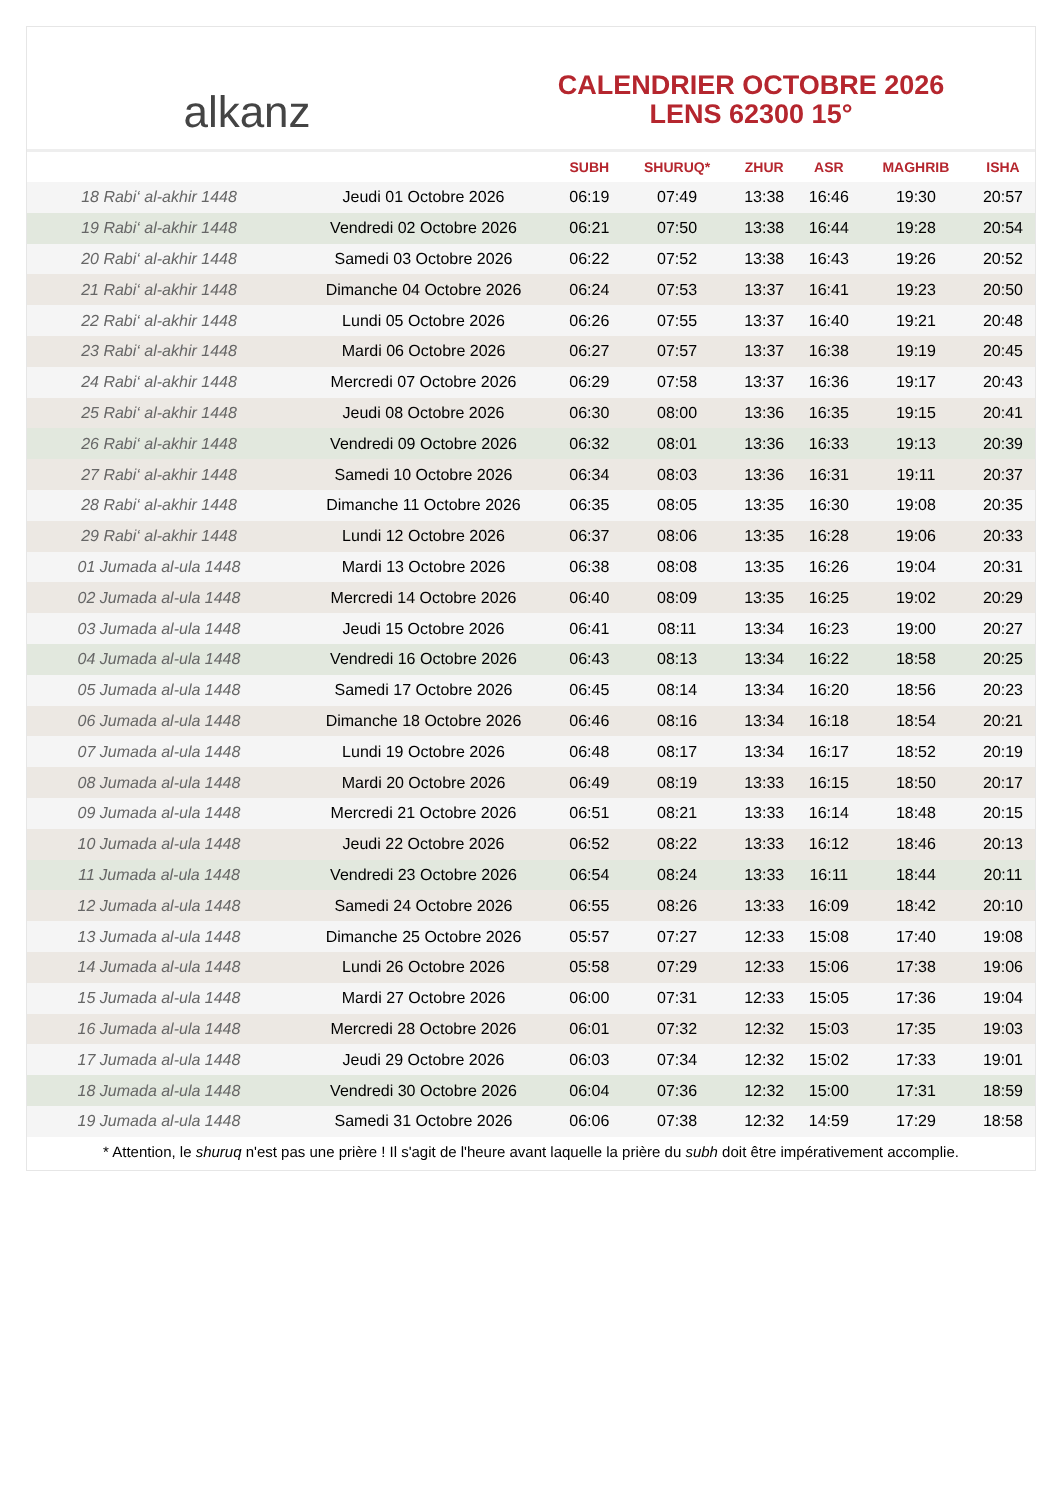alkanz
CALENDRIER OCTOBRE 2026
LENS 62300 15°
| | | SUBH | SHURUQ* | ZHUR | ASR | MAGHRIB | ISHA |
| --- | --- | --- | --- | --- | --- | --- | --- |
| 18 Rabi‘ al-akhir 1448 | Jeudi 01 Octobre 2026 | 06:19 | 07:49 | 13:38 | 16:46 | 19:30 | 20:57 |
| 19 Rabi‘ al-akhir 1448 | Vendredi 02 Octobre 2026 | 06:21 | 07:50 | 13:38 | 16:44 | 19:28 | 20:54 |
| 20 Rabi‘ al-akhir 1448 | Samedi 03 Octobre 2026 | 06:22 | 07:52 | 13:38 | 16:43 | 19:26 | 20:52 |
| 21 Rabi‘ al-akhir 1448 | Dimanche 04 Octobre 2026 | 06:24 | 07:53 | 13:37 | 16:41 | 19:23 | 20:50 |
| 22 Rabi‘ al-akhir 1448 | Lundi 05 Octobre 2026 | 06:26 | 07:55 | 13:37 | 16:40 | 19:21 | 20:48 |
| 23 Rabi‘ al-akhir 1448 | Mardi 06 Octobre 2026 | 06:27 | 07:57 | 13:37 | 16:38 | 19:19 | 20:45 |
| 24 Rabi‘ al-akhir 1448 | Mercredi 07 Octobre 2026 | 06:29 | 07:58 | 13:37 | 16:36 | 19:17 | 20:43 |
| 25 Rabi‘ al-akhir 1448 | Jeudi 08 Octobre 2026 | 06:30 | 08:00 | 13:36 | 16:35 | 19:15 | 20:41 |
| 26 Rabi‘ al-akhir 1448 | Vendredi 09 Octobre 2026 | 06:32 | 08:01 | 13:36 | 16:33 | 19:13 | 20:39 |
| 27 Rabi‘ al-akhir 1448 | Samedi 10 Octobre 2026 | 06:34 | 08:03 | 13:36 | 16:31 | 19:11 | 20:37 |
| 28 Rabi‘ al-akhir 1448 | Dimanche 11 Octobre 2026 | 06:35 | 08:05 | 13:35 | 16:30 | 19:08 | 20:35 |
| 29 Rabi‘ al-akhir 1448 | Lundi 12 Octobre 2026 | 06:37 | 08:06 | 13:35 | 16:28 | 19:06 | 20:33 |
| 01 Jumada al-ula 1448 | Mardi 13 Octobre 2026 | 06:38 | 08:08 | 13:35 | 16:26 | 19:04 | 20:31 |
| 02 Jumada al-ula 1448 | Mercredi 14 Octobre 2026 | 06:40 | 08:09 | 13:35 | 16:25 | 19:02 | 20:29 |
| 03 Jumada al-ula 1448 | Jeudi 15 Octobre 2026 | 06:41 | 08:11 | 13:34 | 16:23 | 19:00 | 20:27 |
| 04 Jumada al-ula 1448 | Vendredi 16 Octobre 2026 | 06:43 | 08:13 | 13:34 | 16:22 | 18:58 | 20:25 |
| 05 Jumada al-ula 1448 | Samedi 17 Octobre 2026 | 06:45 | 08:14 | 13:34 | 16:20 | 18:56 | 20:23 |
| 06 Jumada al-ula 1448 | Dimanche 18 Octobre 2026 | 06:46 | 08:16 | 13:34 | 16:18 | 18:54 | 20:21 |
| 07 Jumada al-ula 1448 | Lundi 19 Octobre 2026 | 06:48 | 08:17 | 13:34 | 16:17 | 18:52 | 20:19 |
| 08 Jumada al-ula 1448 | Mardi 20 Octobre 2026 | 06:49 | 08:19 | 13:33 | 16:15 | 18:50 | 20:17 |
| 09 Jumada al-ula 1448 | Mercredi 21 Octobre 2026 | 06:51 | 08:21 | 13:33 | 16:14 | 18:48 | 20:15 |
| 10 Jumada al-ula 1448 | Jeudi 22 Octobre 2026 | 06:52 | 08:22 | 13:33 | 16:12 | 18:46 | 20:13 |
| 11 Jumada al-ula 1448 | Vendredi 23 Octobre 2026 | 06:54 | 08:24 | 13:33 | 16:11 | 18:44 | 20:11 |
| 12 Jumada al-ula 1448 | Samedi 24 Octobre 2026 | 06:55 | 08:26 | 13:33 | 16:09 | 18:42 | 20:10 |
| 13 Jumada al-ula 1448 | Dimanche 25 Octobre 2026 | 05:57 | 07:27 | 12:33 | 15:08 | 17:40 | 19:08 |
| 14 Jumada al-ula 1448 | Lundi 26 Octobre 2026 | 05:58 | 07:29 | 12:33 | 15:06 | 17:38 | 19:06 |
| 15 Jumada al-ula 1448 | Mardi 27 Octobre 2026 | 06:00 | 07:31 | 12:33 | 15:05 | 17:36 | 19:04 |
| 16 Jumada al-ula 1448 | Mercredi 28 Octobre 2026 | 06:01 | 07:32 | 12:32 | 15:03 | 17:35 | 19:03 |
| 17 Jumada al-ula 1448 | Jeudi 29 Octobre 2026 | 06:03 | 07:34 | 12:32 | 15:02 | 17:33 | 19:01 |
| 18 Jumada al-ula 1448 | Vendredi 30 Octobre 2026 | 06:04 | 07:36 | 12:32 | 15:00 | 17:31 | 18:59 |
| 19 Jumada al-ula 1448 | Samedi 31 Octobre 2026 | 06:06 | 07:38 | 12:32 | 14:59 | 17:29 | 18:58 |
* Attention, le shuruq n'est pas une prière ! Il s'agit de l'heure avant laquelle la prière du subh doit être impérativement accomplie.